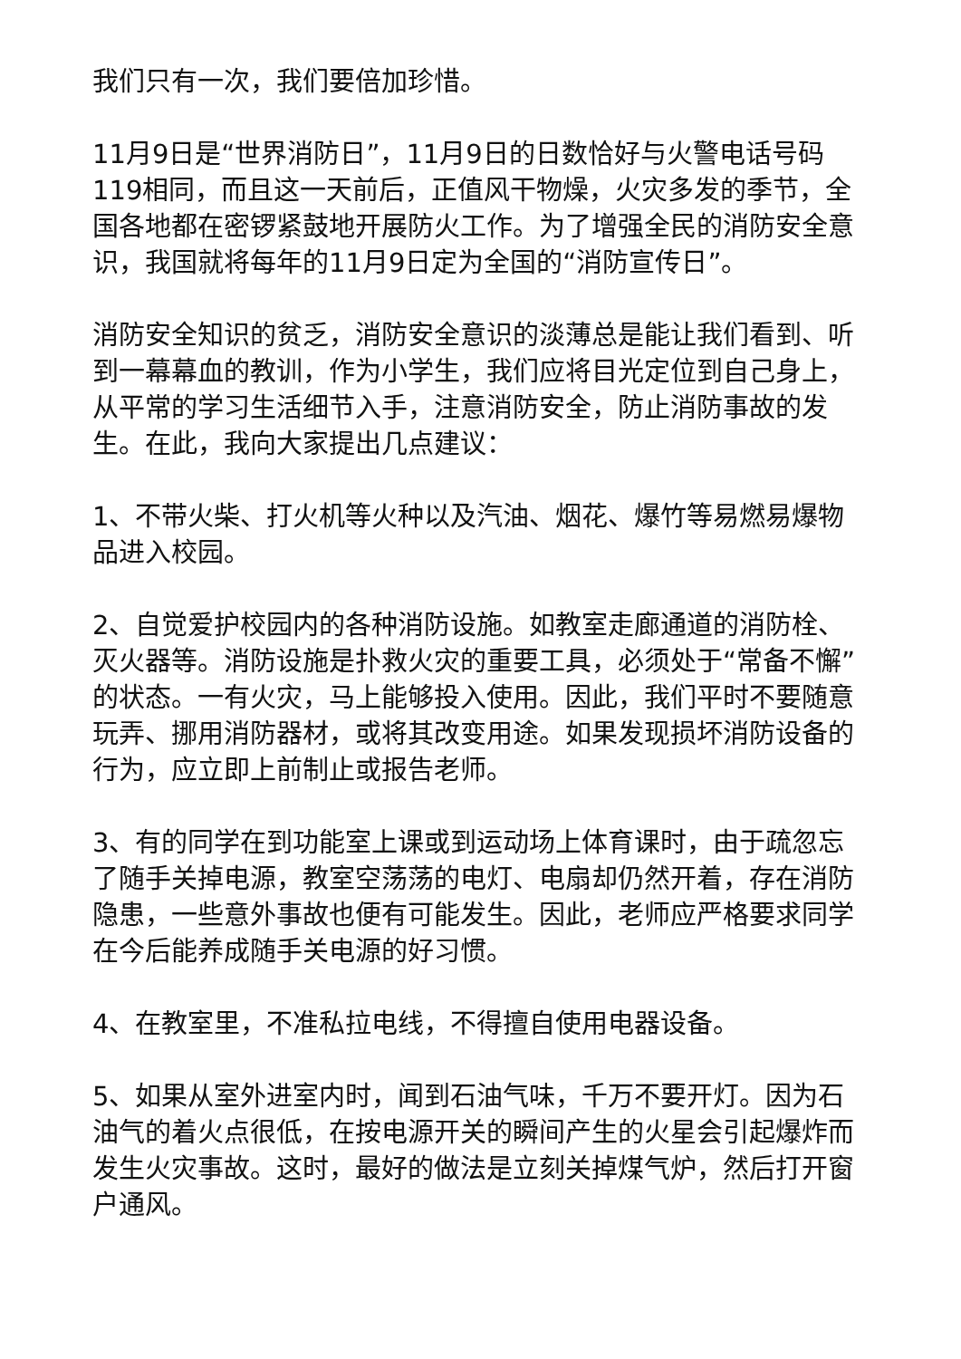我们只有一次，我们要倍加珍惜。
11月9日是“世界消防日”，11月9日的日数恰好与火警电话号码119相同，而且这一天前后，正值风干物燥，火灾多发的季节，全国各地都在密锣紧鼓地开展防火工作。为了增强全民的消防安全意识，我国就将每年的11月9日定为全国的“消防宣传日”。
消防安全知识的贫乏，消防安全意识的淡薄总是能让我们看到、听到一幕幕血的教训，作为小学生，我们应将目光定位到自己身上，从平常的学习生活细节入手，注意消防安全，防止消防事故的发生。在此，我向大家提出几点建议：
1、不带火柴、打火机等火种以及汽油、烟花、爆竹等易燃易爆物品进入校园。
2、自觉爱护校园内的各种消防设施。如教室走廊通道的消防栓、灭火器等。消防设施是扑救火灾的重要工具，必须处于“常备不懈”的状态。一有火灾，马上能够投入使用。因此，我们平时不要随意玩弄、挪用消防器材，或将其改变用途。如果发现损坏消防设备的行为，应立即上前制止或报告老师。
3、有的同学在到功能室上课或到运动场上体育课时，由于疏忽忘了随手关掉电源，教室空荡荡的电灯、电扇却仍然开着，存在消防隐患，一些意外事故也便有可能发生。因此，老师应严格要求同学在今后能养成随手关电源的好习惯。
4、在教室里，不准私拉电线，不得擅自使用电器设备。
5、如果从室外进室内时，闻到石油气味，千万不要开灯。因为石油气的着火点很低，在按电源开关的瞬间产生的火星会引起爆炸而发生火灾事故。这时，最好的做法是立刻关掉煤气炉，然后打开窗户通风。